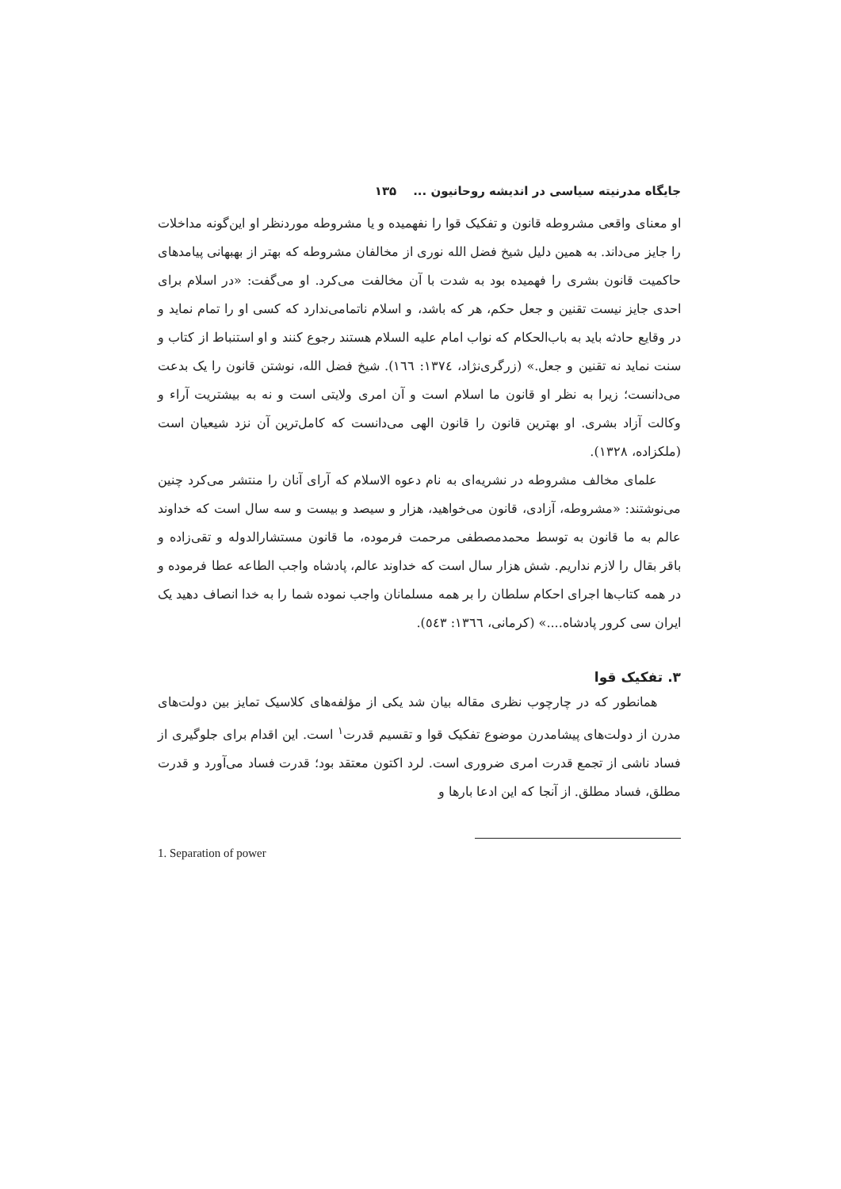جایگاه مدرنیته سیاسی در اندیشه روحانیون ... ۱۳۵
او معنای واقعی مشروطه قانون و تفکیک قوا را نفهمیده و یا مشروطه موردنظر او این‌گونه مداخلات را جایز می‌داند. به همین دلیل شیخ فضل الله نوری از مخالفان مشروطه که بهتر از بهبهانی پیامدهای حاکمیت قانون بشری را فهمیده بود به شدت با آن مخالفت می‌کرد. او می‌گفت: «در اسلام برای احدی جایز نیست تقنین و جعل حکم، هر که باشد، و اسلام ناتمامی‌ندارد که کسی او را تمام نماید و در وقایع حادثه باید به باب‌الحکام که نواب امام علیه السلام هستند رجوع کنند و او استنباط از کتاب و سنت نماید نه تقنین و جعل.» (زرگری‌نژاد، ۱۳۷٤: ۱٦٦). شیخ فضل الله، نوشتن قانون را یک بدعت می‌دانست؛ زیرا به نظر او قانون ما اسلام است و آن امری ولایتی است و نه به بیشتریت آراء و وکالت آزاد بشری. او بهترین قانون را قانون الهی می‌دانست که کامل‌ترین آن نزد شیعیان است (ملکزاده، ۱۳۲۸).
علمای مخالف مشروطه در نشریه‌ای به نام دعوه الاسلام که آرای آنان را منتشر می‌کرد چنین می‌نوشتند: «مشروطه، آزادی، قانون می‌خواهید، هزار و سیصد و بیست و سه سال است که خداوند عالم به ما قانون به توسط محمدمصطفی مرحمت فرموده، ما قانون مستشارالدوله و تقی‌زاده و باقر بقال را لازم نداریم. شش هزار سال است که خداوند عالم، پادشاه واجب الطاعه عطا فرموده و در همه کتاب‌ها اجرای احکام سلطان را بر همه مسلمانان واجب نموده شما را به خدا انصاف دهید یک ایران سی کرور پادشاه....» (کرمانی، ۱۳٦٦: ٥٤۳).
۳. تفکیک قوا
همانطور که در چارچوب نظری مقاله بیان شد یکی از مؤلفه‌های کلاسیک تمایز بین دولت‌های مدرن از دولت‌های پیشامدرن موضوع تفکیک قوا و تقسیم قدرت<sup>۱</sup> است. این اقدام برای جلوگیری از فساد ناشی از تجمع قدرت امری ضروری است. لرد اکتون معتقد بود؛ قدرت فساد می‌آورد و قدرت مطلق، فساد مطلق. از آنجا که این ادعا بارها و
1. Separation of power